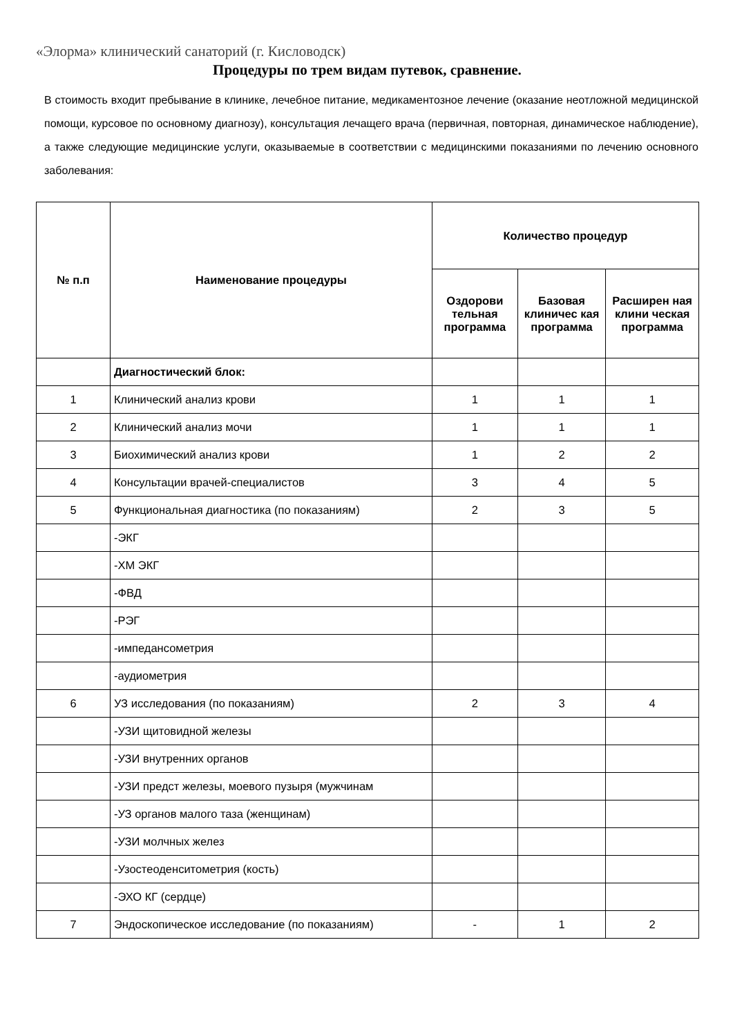«Элорма» клинический санаторий (г. Кисловодск)
Процедуры по трем видам путевок, сравнение.
В стоимость входит пребывание в клинике, лечебное питание, медикаментозное лечение (оказание неотложной медицинской помощи, курсовое по основному диагнозу), консультация лечащего врача (первичная, повторная, динамическое наблюдение), а также следующие медицинские услуги, оказываемые в соответствии с медицинскими показаниями по лечению основного заболевания:
| № п.п | Наименование процедуры | Количество процедур | | |
| --- | --- | --- | --- | --- |
| | | Оздорови тельная программа | Базовая клиничес кая программа | Расширен ная клини ческая программа |
| | Диагностический блок: | | | |
| 1 | Клинический анализ крови | 1 | 1 | 1 |
| 2 | Клинический анализ мочи | 1 | 1 | 1 |
| 3 | Биохимический анализ крови | 1 | 2 | 2 |
| 4 | Консультации врачей-специалистов | 3 | 4 | 5 |
| 5 | Функциональная диагностика (по показаниям) | 2 | 3 | 5 |
| | -ЭКГ | | | |
| | -ХМ ЭКГ | | | |
| | -ФВД | | | |
| | -РЭГ | | | |
| | -импедансометрия | | | |
| | -аудиометрия | | | |
| 6 | УЗ исследования (по показаниям) | 2 | 3 | 4 |
| | -УЗИ щитовидной железы | | | |
| | -УЗИ внутренних органов | | | |
| | -УЗИ предст железы, моевого пузыря (мужчинам | | | |
| | -УЗ органов малого таза (женщинам) | | | |
| | -УЗИ молчных желез | | | |
| | -Узостеоденситометрия (кость) | | | |
| | -ЭХО КГ (сердце) | | | |
| 7 | Эндоскопическое исследование (по показаниям) | - | 1 | 2 |